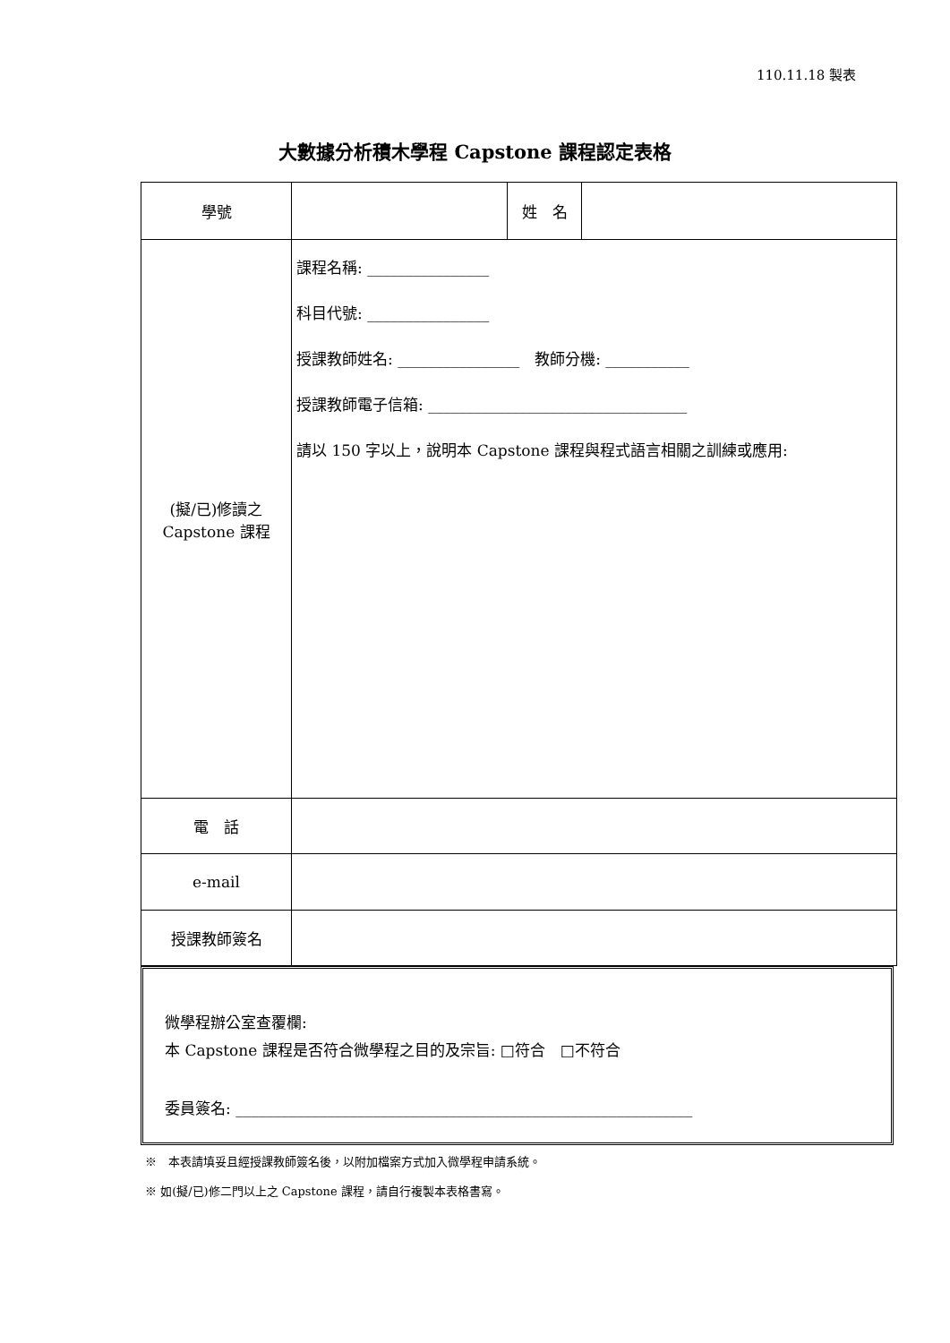110.11.18 製表
大數據分析積木學程 Capstone 課程認定表格
| 學號 | | 姓 名 | |
| (擬/已)修讀之 Capstone 課程 | 課程名稱: ________________ 科目代號: ________________ 授課教師姓名: ________________ 教師分機: ___________ 授課教師電子信箱: __________________________________ 請以 150 字以上，說明本 Capstone 課程與程式語言相關之訓練或應用: | | |
| 電 話 | | | |
| e-mail | | | |
| 授課教師簽名 | | | |
微學程辦公室查覆欄:
本 Capstone 課程是否符合微學程之目的及宗旨: □符合　□不符合
委員簽名: ____________________________________________________________
※　本表請填妥且經授課教師簽名後，以附加檔案方式加入微學程申請系統。
※ 如(擬/已)修二門以上之 Capstone 課程，請自行複製本表格書寫。